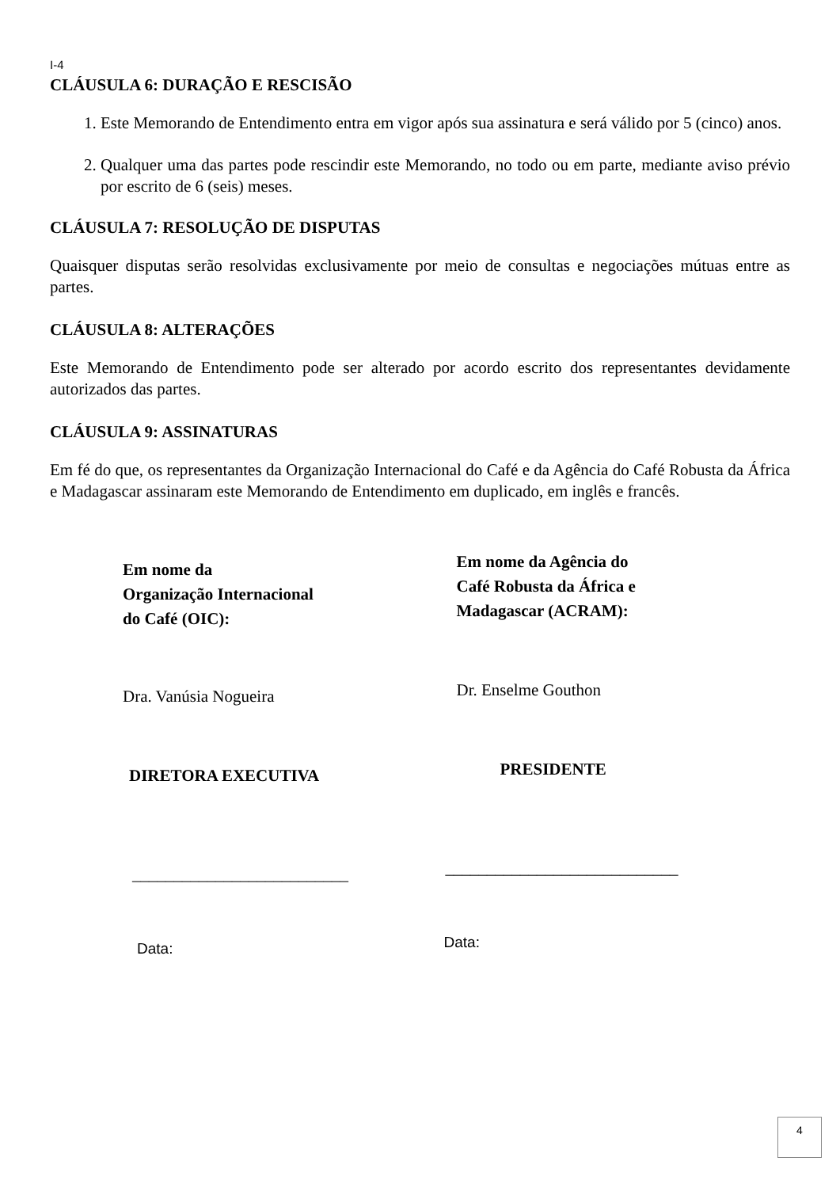I-4
CLÁUSULA 6: DURAÇÃO E RESCISÃO
1. Este Memorando de Entendimento entra em vigor após sua assinatura e será válido por 5 (cinco) anos.
2. Qualquer uma das partes pode rescindir este Memorando, no todo ou em parte, mediante aviso prévio por escrito de 6 (seis) meses.
CLÁUSULA 7: RESOLUÇÃO DE DISPUTAS
Quaisquer disputas serão resolvidas exclusivamente por meio de consultas e negociações mútuas entre as partes.
CLÁUSULA 8: ALTERAÇÕES
Este Memorando de Entendimento pode ser alterado por acordo escrito dos representantes devidamente autorizados das partes.
CLÁUSULA 9: ASSINATURAS
Em fé do que, os representantes da Organização Internacional do Café e da Agência do Café Robusta da África e Madagascar assinaram este Memorando de Entendimento em duplicado, em inglês e francês.
Em nome da
Organização Internacional
do Café (OIC):
Dra. Vanúsia Nogueira
DIRETORA EXECUTIVA
__________________________
Data:
Em nome da Agência do
Café Robusta da África e
Madagascar (ACRAM):
Dr. Enselme Gouthon
PRESIDENTE
____________________________
Data:
4